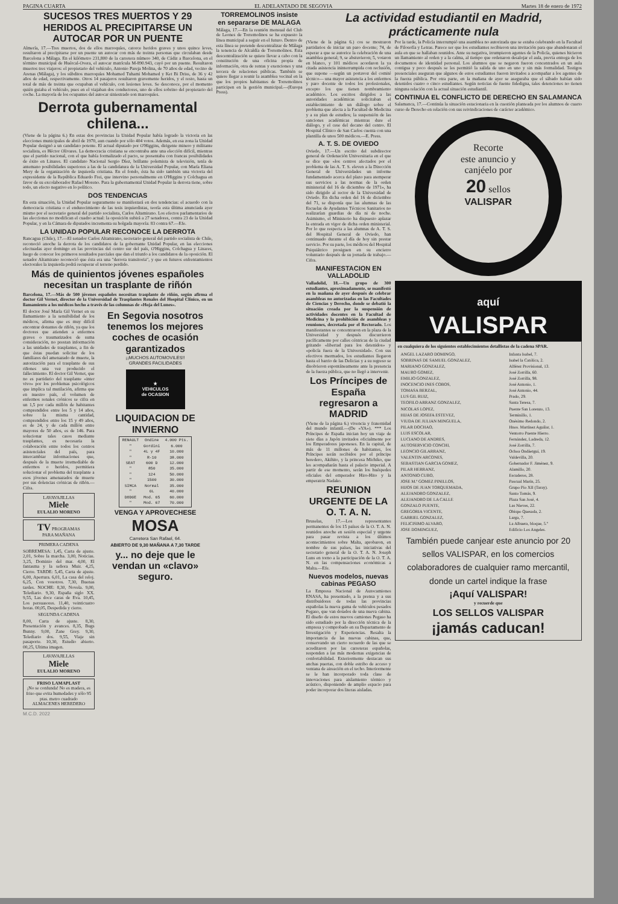PAGINA CUARTA EL ADELANTADO DE SEGOVIA Martes 18 de enero de 1972
SUCESOS TRES MUERTOS Y 29 HERIDOS AL PRECIPITARSE UN AUTOCAR POR UN PUENTE
Almería, 17.—Tres muertos, dos de ellos marroquíes, catorce heridos graves y unos quince leves, resultaron al precipitarse por un puente un autocar con más de treinta personas que circulaban desde Barcelona a Málaga. En el kilómetro 231,800 de la carretera número 340, de Cádiz a Barcelona, en el término municipal de Huércal-Overa, el autocar matrícula M-890.943, cayó por un puente. Resultaron muertos tres viajeros: el propietario del vehículo, Antonio Pareja Molina, de 70 años de edad, vecino de Arenas (Málaga), y los súbditos marroquíes Mohamed Tuhami Mohamed y Ket Bi Driss, de 36 y 42 años de edad, respectivamente. Otros 14 pasajeros resultaron gravemente heridos, y el resto, hasta un total de más de treinta que ocupaban el vehículo, con lesiones leves. Se desconoce, por el momento quién guiaba el vehículo, pues en el viajaban dos conductores, uno de ellos sobrino del propietario del coche. La mayoría de los ocupantes del autocar siniestrado son marroquíes.
Derrota gubernamental chilena...
(Viene de la página 6.) En estas dos provincias la Unidad Popular había logrado la victoria en las elecciones municipales de abril de 1970, aun cuando por sólo 404 votos. Además, en esa zona la Unidad Popular designó a un candidato potente. El actual diputado por O'Higgins, dirigente minero y militante socialista, es Héctor Olivares. La democracia cristiana se encontraba ante una elección difícil, mientras que el partido nacional, con el que había formalizado el pacto, se presentaba con francas posibilidades de éxito en Linares. El candidato Nacional Sergio Díez, brillante polemista de televisión, tenía de antemano posibilidades superiores a las de la candidatura de la Universidad Popular, con María Eliana Mery de la organización de izquierda cristiana. En el fondo, ésta ha sido también una victoria del expresidente de la República Eduardo Frei, que intervino personalmente en O'Higgins y Colchagua en favor de su excolaborador Rafael Moreno. Para la gubernamental Unidad Popular la derrota tiene, sobre todo, un efecto negativo en lo político.
DOS TENDENCIAS
En esta situación, la Unidad Popular seguramente se manifestará en dos tendencias: el acuerdo con la democracia cristiana o el endurecimiento de las tesis izquierdistas, teoría esta última anunciada ayer mismo por el secretario general del partido socialista, Carlos Altamirano. Los efectos parlamentarios de las elecciones no modifican el cuadro actual: la oposición subirá a 27 senadores, contra 23 de la Unidad Popular, y en la Cámara de diputados incrementa su holgada mayoría: 83 contra 67.—Efe.
LA UNIDAD POPULAR RECONOCE LA DERROTA
Rancagua (Chile), 17.—El senador Carlos Altamirano, secretario general del partido socialista de Chile, reconoció anoche la derrota de los candidatos de la gobernante Unidad Popular, en las elecciones efectuadas ayer domingo en las provincias del centro sur del país, O'Higgins, Colchagua y Linares, luego de conocer los primeros resultados parciales que dan el triunfo a los candidatos de la oposición. El senador Altamirano reconoció que ésta era una "derrota transitoria", y que en futuros enfrentamientos electorales la izquierda podrá recuperar el terreno perdido.
Más de quinientos jóvenes españoles necesitan un trasplante de riñón
Barcelona, 17.—Más de 500 jóvenes españoles necesitan trasplante de riñón, según afirma el doctor Gil Vernet, director de la Universidad de Trasplantes Renales del Hospital Clínico, en un llamamiento a los médicos hecho a través de las columnas de «Hoja del Lunes».
El doctor José María Gil Vernet en su llamamiento a la sensibilidad de los médicos, afirma que es muy difícil encontrar donantes de riñón, ya que los doctores que atienden a enfermos graves o traumatizados de suma consideración, no prestan información a las unidades de trasplantes, a fin de que éstas puedan solicitar de los familiares del amenazado de muerte, la autorización para el trasplante de sus riñones una vez producido el fallecimiento. El doctor Gil Vernet, que no es partidario del trasplante «inter vivo» por los problemas psicológicos que implica tal mutilación, afirma que en nuestro país, el volumen de enfermos renales crónicos se cifra en un 1,5 por cada millón de habitantes comprendidos entre los 5 y 14 años, sobre la misma cantidad, comprendidos entre los 15 y 49 años, es de 24, y de cada millón entre mayores de 50 años, es de 146. Para solucionar tales casos mediante trasplantes, es necesaria la colaboración entre todos los centros asistenciales del país, para intercambiar informaciones que, después de la muerte irremediable de enfermos o heridos, permitiera solucionar el problema del trasplante a esos jóvenes amenazados de muerte por sus dolencias crónicas de riñón.—Cifra.
LAVAVAJILLAS
Miele
EULALIO MORENO
TV PROGRAMAS
PARA MAÑANA
PRIMERA CADENA
SOBREMESA: 1,45, Carta de ajuste. 2,01, Sobre la marcha. 3,00, Noticias. 3,25, Dominio del mar. 4,00, El fantasma y la señora Muir. 4,25, Cierre. TARDE: 5,45, Carta de ajuste. 6,00, Apertura. 6,01, La casa del reloj. 6,25, Con vosotros. 7,30, Buenas tardes. NOCHE: 8,30, Novela. 9,00, Telediario. 9,30, España siglo XX. 9,55, Las doce caras de Eva. 10,45, Los persuasores. 11,40, veinticuatro horas. 00,05, Despedida y cierre.
SEGUNDA CADENA
8,00, Carta de ajuste. 8,30, Presentación y avances. 8,35, Bugs Bunny. 9,00, Zane Grey. 9,30, Telediario dos. 9,55, Viaje sin pasaporte. 10,30, Estudio abierto. 00,25, Ultima imagen.
LAVAVAJILLAS
Miele
EULALIO MORENO
FRISO LAMAPLAST
¡No se confunda! No es madera, es friso que evita humedades y sólo 95 ptas. metro cuadrado
ALMACENES HEREDERO
En Segovia nosotros tenemos los mejores coches de ocasión garantizados
¡¡MUCHOS AUTOMOVILES!!
GRANDES FACILIDADES
★
VEHICULOS
de OCASION
LIQUIDACION DE INVIERNO
| RENAULT | Ondine | 4.000 Pts. |
| " | Gordini | 6.000 |
| " | 4L y 4F | 10.000 |
| " | R-10 | 38.000 |
| SEAT | 600 D | 12.000 |
| " | 850 | 35.000 |
| " | 124 | 50.000 |
| " | 1500 | 30.000 |
| SIMCA | Normal | 35.000 |
| " | GL | 40.000 |
| DODGE | Mod. 65 | 60.000 |
| " | Mod. 67 | 70.000 |
VENGA Y APROVECHESE
MOSA
Carretera San Rafael, 64.
ABIERTO DE 9,30 MAÑANA A 7,30 TARDE
y... no deje que le vendan un «clavo» seguro.
TORREMOLINOS insiste en separarse DE MALAGA
Málaga, 17.—En la reunión mensual del Club de Leones de Torremolinos se ha expuesto la línea municipal a seguir en el futuro. Dentro de esta línea se pretende descentralizar de Málaga la tenencia de Alcaldía de Torremolinos. Esta descentralización se quiere llevar a cabo con la constitución de una oficina propia de información, otra de rentas y exenciones y una tercera de relaciones públicas. También se quiere llegar a reunir la asamblea vecinal en la que los propios habitantes de Torremolinos participen en la gestión municipal.—(Europa Press).
La actividad estudiantil en Madrid, prácticamente nula
(Viene de la página 6.) cos se mostraron partidarios de iniciar un paro docente; 74, de esperar a que se autorice la celebración de una asamblea general; 9, se abstuvieron; 5, votaron en blanco, y 101 médicos acordaron la ya citada asistencia ininterrumpida con reclusión, que supone —según un portavoz del comité técnico— una mayor asistencia a los enfermos y paro docente de todos los profesionales, excepto los que tienen nombramiento académico. Los escritos dirigidos a las autoridades académicas solicitaban el establecimiento de un diálogo sobre el problema que afecta a la Facultad de Medicina y a su plan de estudios; la suspensión de las sanciones académicas mientras dure el diálogo, y el cese del decano del centro. El Hospital Clínico de San Carlos cuenta con una plantilla de unos 500 médicos.—E. Press.
A. T. S. DE OVIEDO
Oviedo, 17.—Un escrito del subdirector general de Ordenación Universitaria en el que se dice que «los centros afectados por el problema de las A. T. S. eleven a la Dirección General de Universidades un informe fundamentado acerca del plazo para atemperar sus servicios a las normas de la orden ministerial del 16 de diciembre de 1971», ha sido dirigido al rector de la Universidad de Oviedo. En dicha orden del 16 de diciembre del 71, se disponía que las alumnas de las Escuelas de Ayudantes Técnicos Sanitarios no realizarían guardias de día ni de noche. Asimismo, el Ministerio ha dispuesto aplazar la entrada en vigor de dicha orden ministerial. Por lo que respecta a las alumnas de A. T. S. del Hospital General de Oviedo, han continuado durante el día de hoy sin prestar servicio. Por su parte, los médicos del Hospital Psiquiátrico prosiguen en su encierro voluntario después de su jornada de trabajo.—Cifra.
MANIFESTACION EN VALLADOLID
Valladolid, 18.—Un grupo de 300 estudiantes, aproximadamente, se manifestó en la mañana de ayer después de celebrar asambleas no autorizadas en las Facultades de Ciencias y Derecho, donde se debatió la situación creada por la suspensión de actividades docentes en la Facultad de Medicina y la prohibición de asambleas y reuniones, decretada por el Rectorado. Los manifestantes se concentraron en la plaza de la Universidad y después discurrieron pacíficamente por calles céntricas de la ciudad gritando «libertad para los detenidos» y «policía fuera de la Universidad». Con sus efectivos mermados, los estudiantes llegaron hasta el barrio de las Delicias y a su regreso se disolvieron espontáneamente ante la presencia de la fuerza pública, que no llegó a intervenir.
Los Príncipes de España regresaron a MADRID
(Viene de la página 6.) vivencia y fraternidad del mundo infantil.—(De «YA»). *** Los Príncipes de España inician hoy un viaje de siete días a Japón invitados oficialmente por los Emperadores japoneses. En la capital, de más de 11 millones de habitantes, los Príncipes serán recibidos por el príncipe heredero, Akihito, y la princesa Michiko, que les acompañarán hasta el palacio imperial. A partir de ese momento, serán los huéspedes oficiales del emperador Hiro-Hito y la emperatriz Nadako.
REUNION URGENTE DE LA O. T. A. N.
Bruselas, 17.—Los representantes permanentes de los 15 países de la O. T. A. N. reunidos anoche en sesión especial y urgente para pasar revista a los últimos acontecimientos sobre Malta, aprobaron, en nombre de sus países, las iniciativas del secretario general de la O. T. A. N. Joseph Luns en torno a la participación de la O. T. A. N. en las compensaciones económicas a Malta.—Efe.
Nuevos modelos, nuevas cabinas PEGASO
La Empresa Nacional de Autocamiones ENASA, ha presentado, a la prensa y a sus distribuidores de todas las provincias españolas la nueva gama de vehículos pesados Pegaso, que van dotados de una nueva cabina. El diseño de estos nuevos camiones Pegaso ha sido estudiado por la dirección técnica de la empresa y comprobado en su Departamento de Investigación y Experiencias. Resalta la importancia de las nuevas cabinas, que, conservando un cierto recuerdo de las que se acreditaron por las carreteras españolas, responden a las más modernas exigencias de confortabilidad. Exteriormente destacan sus anchas puertas, con doble estribo de acceso y ventana de aireación en el techo. Interiormente se le han incorporado toda clase de innovaciones para aislamiento térmico y acústico, disponiendo de amplio espacio para poder incorporar dos literas aisladas.
Por la tarde, la Policía interrumpió una asamblea no autorizada que se estaba celebrando en la Facultad de Filosofía y Letras. Parece ser que los estudiantes recibieron una invitación para que abandonaran el aula en que se hallaban reunidos. Ante su negativa, irrumpieron agentes de la Policía, quienes hicieron un llamamiento al orden y a la calma, al tiempo que ordenaron desalojar el aula, previa entrega de los documentos de identidad personal. Los alumnos que se negaron fueron concentrados en un aula contigua y poco después se les permitió la salida de uno en uno y sin más formalidad. Testigos presenciales aseguran que algunos de estos estudiantes fueron invitados a acompañar a los agentes de la fuerza pública. Por otra parte, en la mañana de ayer se aseguraba que el sábado habían sido detenidos cuatro o cinco estudiantes. Según noticias de fuente fidedigna, tales detenciones no tienen ninguna relación con la actual situación estudiantil.
CONTINUA EL CONFLICTO DE DERECHO EN SALAMANCA
Salamanca, 17.—Continúa la situación estacionaria en la cuestión planteada por los alumnos de cuarto curso de Derecho en relación con sus reivindicaciones de carácter académico.
Recorte
este anuncio y
canjéelo por
20 sellos
VALISPAR
aquí
VALISPAR
en cualquiera de los siguientes establecimientos detallistas de la cadena SPAR.
| ANGEL LAZARO DOMINGO, | Infanta Isabel, 7. |
| SOBRINAS DE SAMUEL GONZALEZ, | Isabel la Católica, 2. |
| MARIANO GONZALEZ, | Alférez Provisional, 13. |
| MAURO GOMEZ, | José Zorrilla, 60. |
| EMILIO GONZALEZ, | José Zorrilla, 98. |
| INOCENCIO INES COBOS, | José Antonio, 1. |
| TOMASA BERZAL, | José Antonio, 44. |
| LUS GIL RUIZ, | Prado, 29. |
| TEOFILO ARRANZ GONZALEZ, | Santa Teresa, 7. |
| NICOLAS LOPEZ, | Puente San Lorenzo, 13. |
| HIJAS DE JOSEFA ESTEVEZ, | Terminillo, 1. |
| VIUDA DE JULIAN MINGUELA, | Onésimo Redondo, 2. |
| PILAR DOCHAO, | Hnos. Martínez Aguilar, 1. |
| LUIS ESCOLAR, | Ventorro Puente Hierro. |
| LUCIANO DE ANDRES, | Fernández, Ladreda, 12. |
| AUTOSERVICIO CONCHI, | José Zorrilla, 7. |
| LEONCIO GILARRANZ, | Ochoa Ondáetgui, 19. |
| VALENTIN ARCONES, | Valdevilla, 20. |
| SEBASTIAN GARCIA GOMEZ, | Gobernador F. Jiménez, 9. |
| PILAR HERRANZ, | Alamillo, 20. |
| ANTONIO CUBO, | Escuderos, 28. |
| JOSE M.ª GOMEZ PINILLOS, | Pascual Marín, 25. |
| HIJOS DE JUAN TORQUEMADA, | Grupo Pío XII (Taray). |
| ALEJANDRO GONZALEZ, | Santo Tomás, 9. |
| ALEJANDRO DE LA CALLE | Plaza San José, 4. |
| GONZALO PUENTE, | Las Nieves, 22. |
| GREGORIA VICENTE, | Obispo Quesada, 2. |
| GABRIEL GONZALEZ, | Larga, 7. |
| FELICISIMO ALVARO, | La Albuera, bloque, 5.º |
| JOSE DOMINGUEZ, | Edificio Los Angeles. |
También puede canjear este anuncio por 20 sellos VALISPAR, en los comercios colaboradores de cualquier ramo mercantil, donde un cartel indique la frase
¡Aquí VALISPAR!
y recuerde que
LOS SELLOS VALISPAR
¡jamás caducan!
M.C.D. 2022